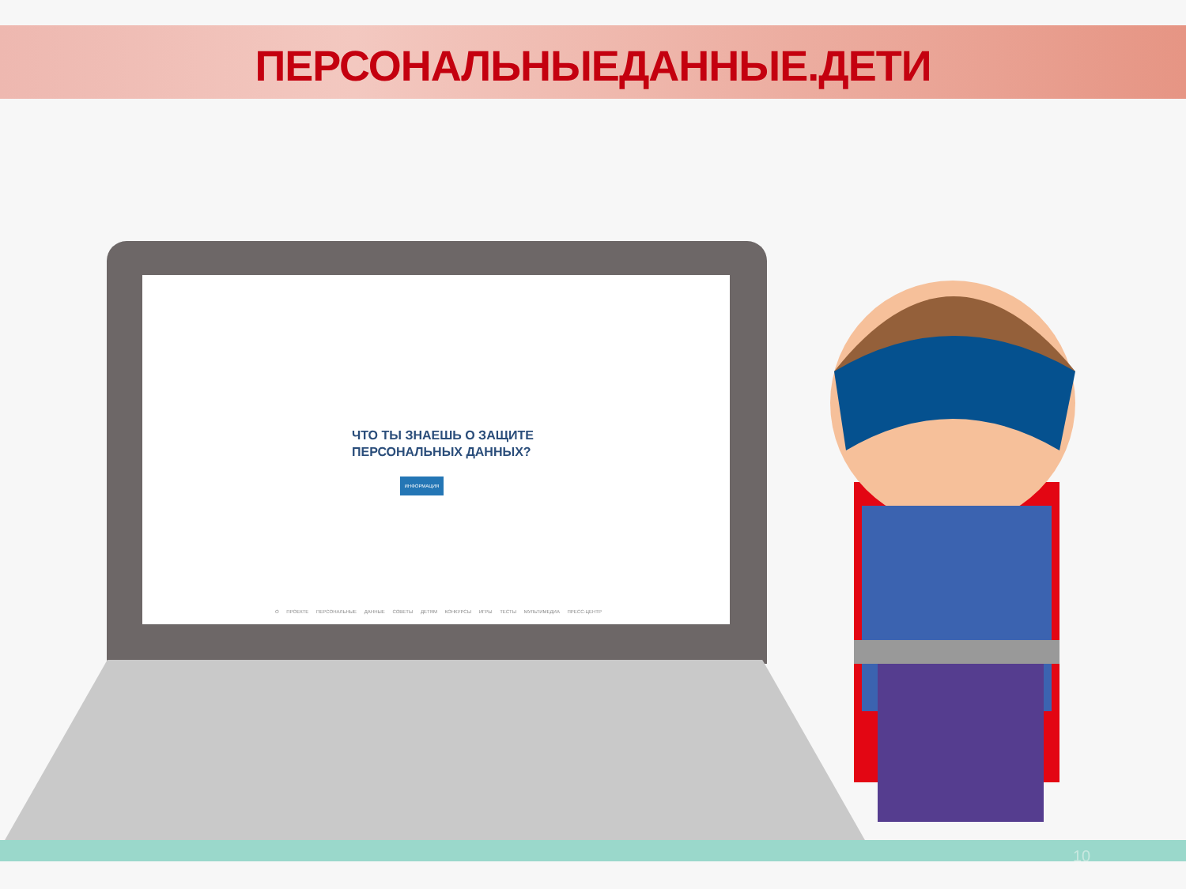ПЕРСОНАЛЬНЫЕДАННЫЕ.ДЕТИ
ЧТО ТЫ ЗНАЕШЬ О ЗАЩИТЕ
ПЕРСОНАЛЬНЫХ ДАННЫХ?
ИНФОРМАЦИЯ
О ПРОЕКТЕ ПЕРСОНАЛЬНЫЕ ДАННЫЕ СОВЕТЫ ДЕТЯМ КОНКУРСЫ ИГРЫ ТЕСТЫ МУЛЬТИМЕДИА ПРЕСС-ЦЕНТР
10